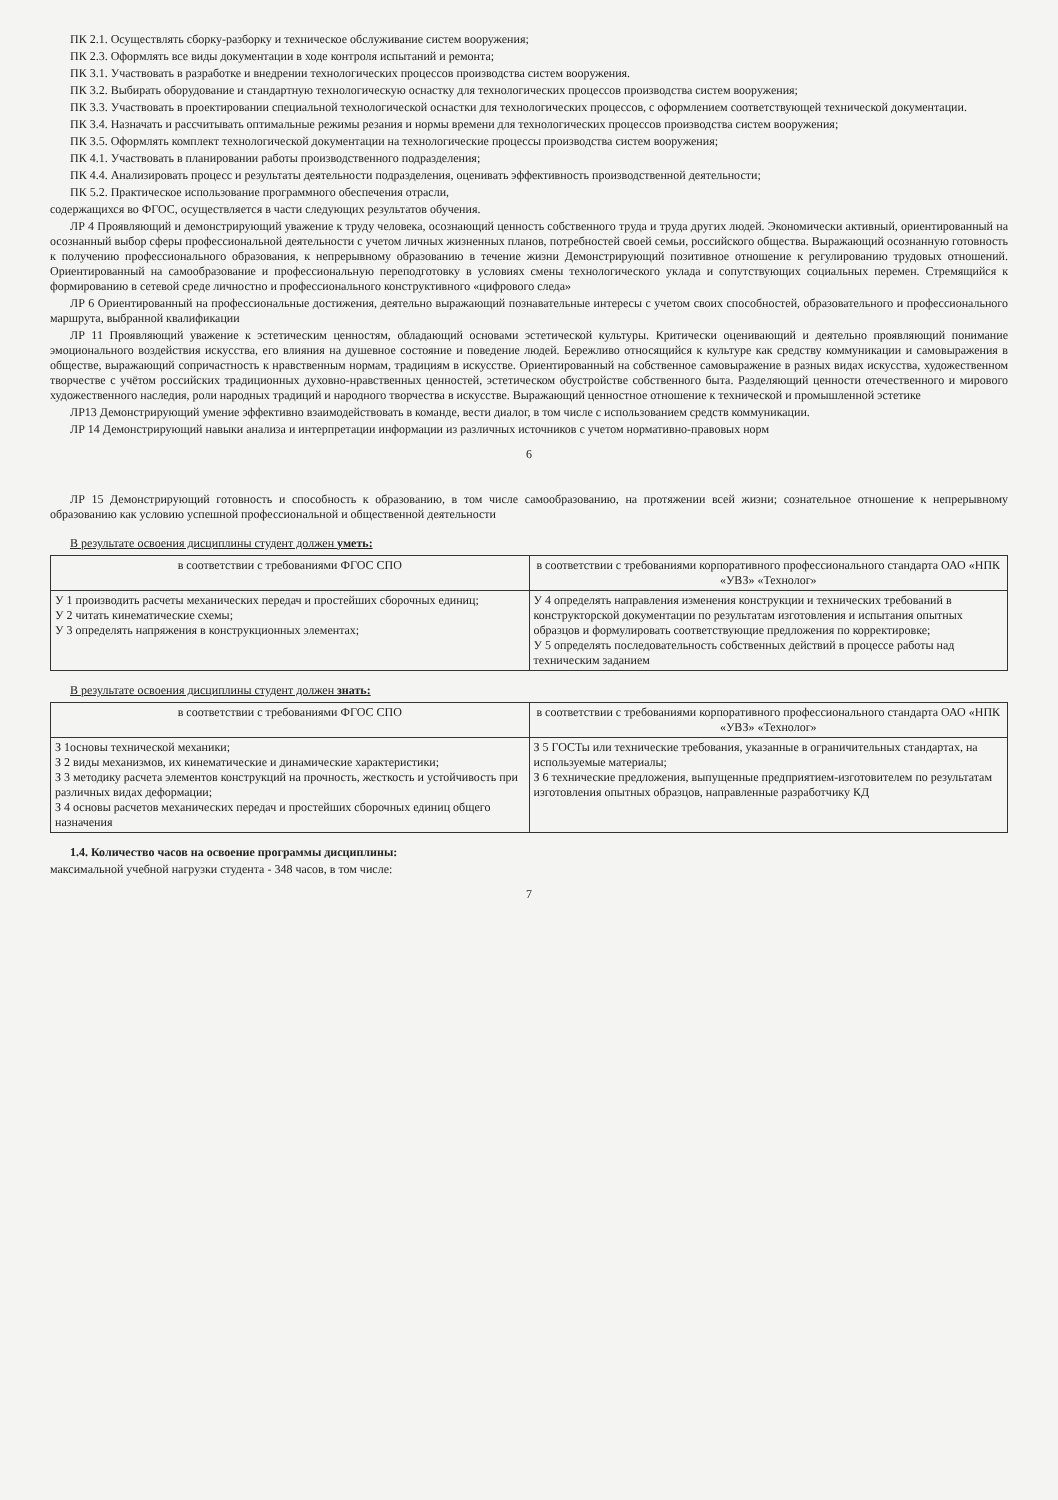ПК 2.1. Осуществлять сборку-разборку и техническое обслуживание систем вооружения;
ПК 2.3. Оформлять все виды документации в ходе контроля испытаний и ремонта;
ПК 3.1. Участвовать в разработке и внедрении технологических процессов производства систем вооружения.
ПК 3.2. Выбирать оборудование и стандартную технологическую оснастку для технологических процессов производства систем вооружения;
ПК 3.3. Участвовать в проектировании специальной технологической оснастки для технологических процессов, с оформлением соответствующей технической документации.
ПК 3.4. Назначать и рассчитывать оптимальные режимы резания и нормы времени для технологических процессов производства систем вооружения;
ПК 3.5. Оформлять комплект технологической документации на технологические процессы производства систем вооружения;
ПК 4.1. Участвовать в планировании работы производственного подразделения;
ПК 4.4. Анализировать процесс и результаты деятельности подразделения, оценивать эффективность производственной деятельности;
ПК 5.2. Практическое использование программного обеспечения отрасли,
содержащихся во ФГОС, осуществляется в части следующих результатов обучения.
ЛР 4 Проявляющий и демонстрирующий уважение к труду человека, осознающий ценность собственного труда и труда других людей. Экономически активный, ориентированный на осознанный выбор сферы профессиональной деятельности с учетом личных жизненных планов, потребностей своей семьи, российского общества. Выражающий осознанную готовность к получению профессионального образования, к непрерывному образованию в течение жизни Демонстрирующий позитивное отношение к регулированию трудовых отношений. Ориентированный на самообразование и профессиональную переподготовку в условиях смены технологического уклада и сопутствующих социальных перемен. Стремящийся к формированию в сетевой среде личностно и профессионального конструктивного «цифрового следа»
ЛР 6 Ориентированный на профессиональные достижения, деятельно выражающий познавательные интересы с учетом своих способностей, образовательного и профессионального маршрута, выбранной квалификации
ЛР 11 Проявляющий уважение к эстетическим ценностям, обладающий основами эстетической культуры. Критически оценивающий и деятельно проявляющий понимание эмоционального воздействия искусства, его влияния на душевное состояние и поведение людей. Бережливо относящийся к культуре как средству коммуникации и самовыражения в обществе, выражающий сопричастность к нравственным нормам, традициям в искусстве. Ориентированный на собственное самовыражение в разных видах искусства, художественном творчестве с учётом российских традиционных духовно-нравственных ценностей, эстетическом обустройстве собственного быта. Разделяющий ценности отечественного и мирового художественного наследия, роли народных традиций и народного творчества в искусстве. Выражающий ценностное отношение к технической и промышленной эстетике
ЛР13 Демонстрирующий умение эффективно взаимодействовать в команде, вести диалог, в том числе с использованием средств коммуникации.
ЛР 14 Демонстрирующий навыки анализа и интерпретации информации из различных источников с учетом нормативно-правовых норм
6
ЛР 15 Демонстрирующий готовность и способность к образованию, в том числе самообразованию, на протяжении всей жизни; сознательное отношение к непрерывному образованию как условию успешной профессиональной и общественной деятельности
В результате освоения дисциплины студент должен уметь:
| в соответствии с требованиями ФГОС СПО | в соответствии с требованиями корпоративного профессионального стандарта ОАО «НПК «УВЗ» «Технолог» |
| --- | --- |
| У 1 производить расчеты механических передач и простейших сборочных единиц; У 2 читать кинематические схемы; У 3 определять напряжения в конструкционных элементах; | У 4 определять направления изменения конструкции и технических требований в конструкторской документации по результатам изготовления и испытания опытных образцов и формулировать соответствующие предложения по корректировке; У 5 определять последовательность собственных действий в процессе работы над техническим заданием |
В результате освоения дисциплины студент должен знать:
| в соответствии с требованиями ФГОС СПО | в соответствии с требованиями корпоративного профессионального стандарта ОАО «НПК «УВЗ» «Технолог» |
| --- | --- |
| З 1основы технической механики; З 2 виды механизмов, их кинематические и динамические характеристики; З 3 методику расчета элементов конструкций на прочность, жесткость и устойчивость при различных видах деформации; З 4 основы расчетов механических передач и простейших сборочных единиц общего назначения | З 5 ГОСТы или технические требования, указанные в ограничительных стандартах, на используемые материалы; З 6 технические предложения, выпущенные предприятием-изготовителем по результатам изготовления опытных образцов, направленные разработчику КД |
1.4. Количество часов на освоение программы дисциплины:
максимальной учебной нагрузки студента - 348 часов, в том числе:
7